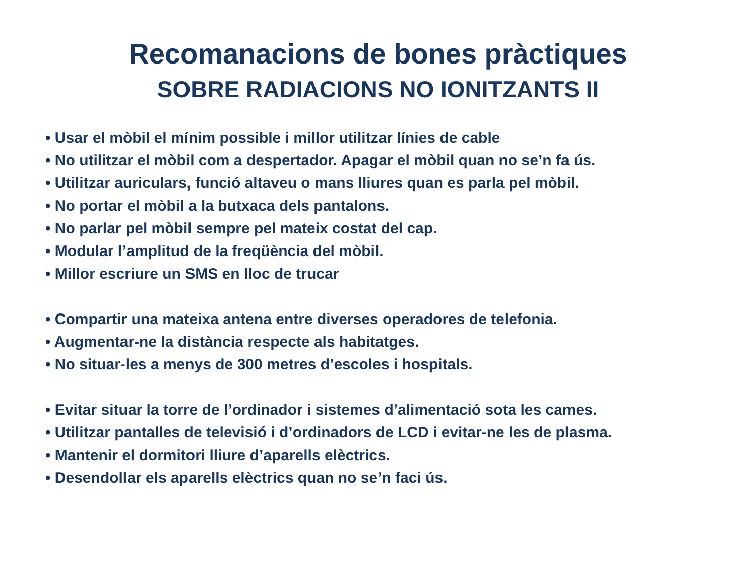Recomanacions de bones pràctiques
SOBRE RADIACIONS NO IONITZANTS II
• Usar el mòbil el mínim possible i millor utilitzar línies de cable
• No utilitzar el mòbil com a despertador. Apagar el mòbil quan no se’n fa ús.
• Utilitzar auriculars, funció altaveu o mans lliures quan es parla pel mòbil.
• No portar el mòbil a la butxaca dels pantalons.
• No parlar pel mòbil sempre pel mateix costat del cap.
• Modular l’amplitud de la freqüència del mòbil.
• Millor escriure un SMS en lloc de trucar
• Compartir una mateixa antena entre diverses operadores de telefonia.
• Augmentar-ne la distància respecte als habitatges.
• No situar-les a menys de 300 metres d’escoles i hospitals.
• Evitar situar la torre de l’ordinador i sistemes d’alimentació sota les cames.
• Utilitzar pantalles de televisió i d’ordinadors de LCD i evitar-ne les de plasma.
• Mantenir el dormitori lliure d’aparells elèctrics.
• Desendollar els aparells elèctrics quan no se’n faci ús.